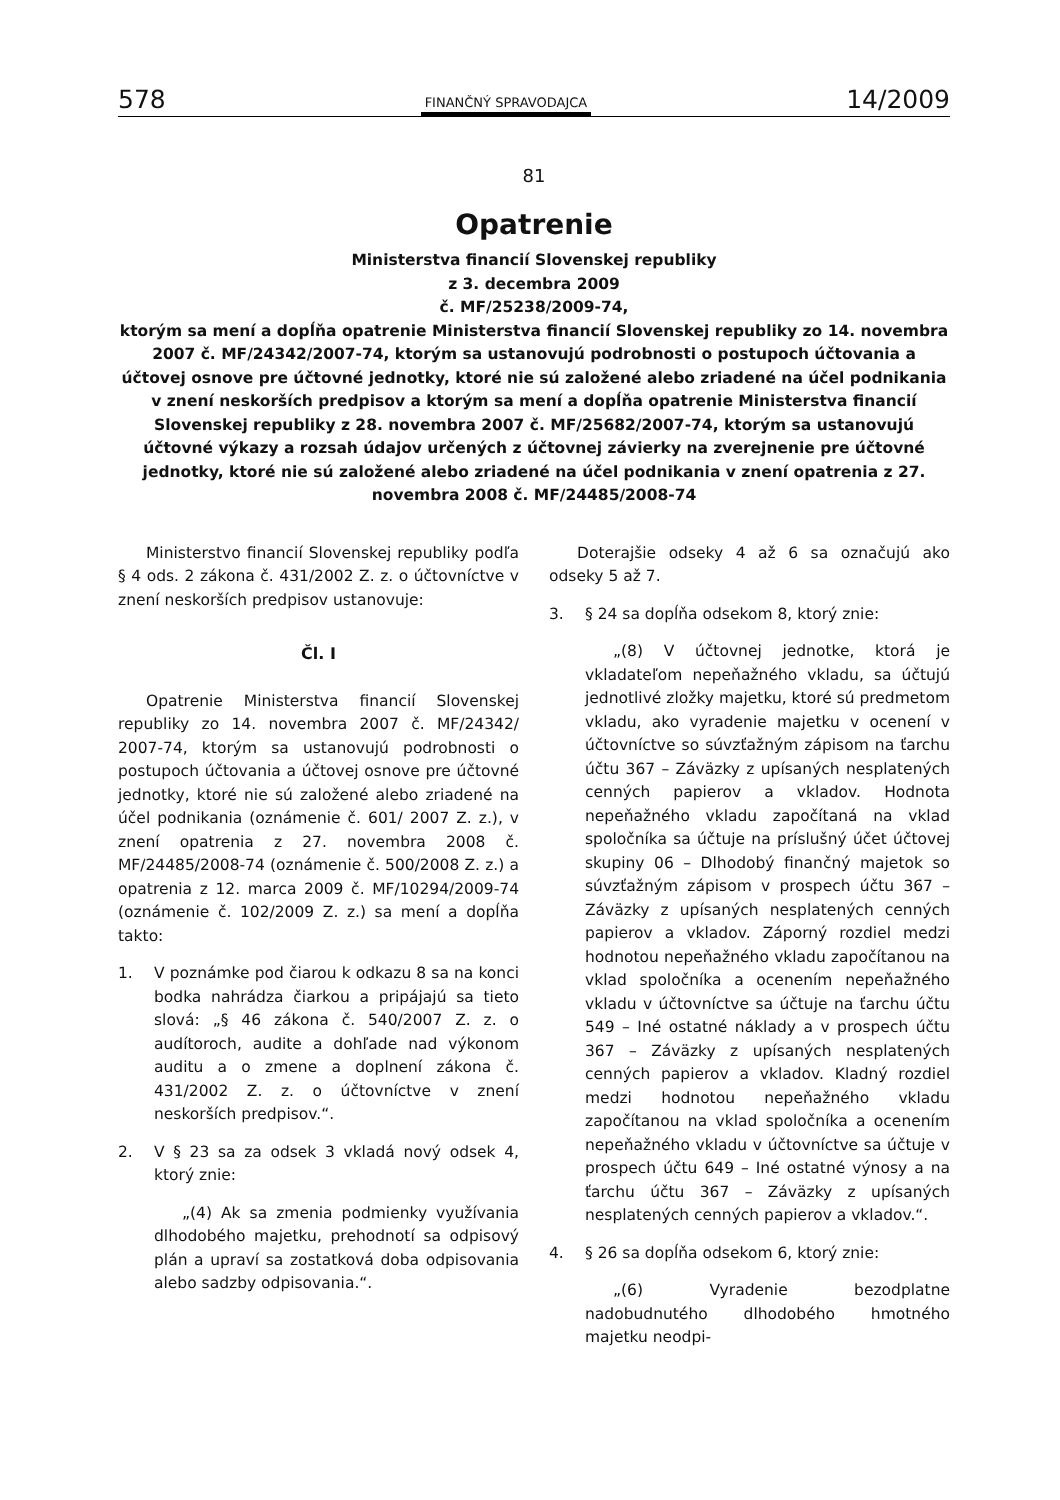578 FINANČNÝ SPRAVODAJCA 14/2009
81
Opatrenie
Ministerstva financií Slovenskej republiky
z 3. decembra 2009
č. MF/25238/2009-74,
ktorým sa mení a dopĺňa opatrenie Ministerstva financií Slovenskej republiky zo 14. novembra 2007 č. MF/24342/2007-74, ktorým sa ustanovujú podrobnosti o postupoch účtovania a účtovej osnove pre účtovné jednotky, ktoré nie sú založené alebo zriadené na účel podnikania v znení neskorších predpisov a ktorým sa mení a dopĺňa opatrenie Ministerstva financií Slovenskej republiky z 28. novembra 2007 č. MF/25682/2007-74, ktorým sa ustanovujú účtovné výkazy a rozsah údajov určených z účtovnej závierky na zverejnenie pre účtovné jednotky, ktoré nie sú založené alebo zriadené na účel podnikania v znení opatrenia z 27. novembra 2008 č. MF/24485/2008-74
Ministerstvo financií Slovenskej republiky podľa § 4 ods. 2 zákona č. 431/2002 Z. z. o účtovníctve v znení neskorších predpisov ustanovuje:
Čl. I
Opatrenie Ministerstva financií Slovenskej republiky zo 14. novembra 2007 č. MF/24342/ 2007-74, ktorým sa ustanovujú podrobnosti o postupoch účtovania a účtovej osnove pre účtovné jednotky, ktoré nie sú založené alebo zriadené na účel podnikania (oznámenie č. 601/ 2007 Z. z.), v znení opatrenia z 27. novembra 2008 č. MF/24485/2008-74 (oznámenie č. 500/2008 Z. z.) a opatrenia z 12. marca 2009 č. MF/10294/2009-74 (oznámenie č. 102/2009 Z. z.) sa mení a dopĺňa takto:
1. V poznámke pod čiarou k odkazu 8 sa na konci bodka nahrádza čiarkou a pripájajú sa tieto slová: „§ 46 zákona č. 540/2007 Z. z. o audítoroch, audite a dohľade nad výkonom auditu a o zmene a doplnení zákona č. 431/2002 Z. z. o účtovníctve v znení neskorších predpisov.“.
2. V § 23 sa za odsek 3 vkladá nový odsek 4, ktorý znie:
„(4) Ak sa zmenia podmienky využívania dlhodobého majetku, prehodnotí sa odpisový plán a upraví sa zostatková doba odpisovania alebo sadzby odpisovania.“.
Doterajšie odseky 4 až 6 sa označujú ako odseky 5 až 7.
3. § 24 sa dopĺňa odsekom 8, ktorý znie:
„(8) V účtovnej jednotke, ktorá je vkladateľom nepeňažného vkladu, sa účtujú jednotlivé zložky majetku, ktoré sú predmetom vkladu, ako vyradenie majetku v ocenení v účtovníctve so súvzťažným zápisom na ťarchu účtu 367 – Záväzky z upísaných nesplatených cenných papierov a vkladov. Hodnota nepeňažného vkladu započítaná na vklad spoločníka sa účtuje na príslušný účet účtovej skupiny 06 – Dlhodobý finančný majetok so súvzťažným zápisom v prospech účtu 367 – Záväzky z upísaných nesplatených cenných papierov a vkladov. Záporný rozdiel medzi hodnotou nepeňažného vkladu započítanou na vklad spoločníka a ocenením nepeňažného vkladu v účtovníctve sa účtuje na ťarchu účtu 549 – Iné ostatné náklady a v prospech účtu 367 – Záväzky z upísaných nesplatených cenných papierov a vkladov. Kladný rozdiel medzi hodnotou nepeňažného vkladu započítanou na vklad spoločníka a ocenením nepeňažného vkladu v účtovníctve sa účtuje v prospech účtu 649 – Iné ostatné výnosy a na ťarchu účtu 367 – Záväzky z upísaných nesplatených cenných papierov a vkladov.“.
4. § 26 sa dopĺňa odsekom 6, ktorý znie:
„(6) Vyradenie bezodplatne nadobudnutého dlhodobého hmotného majetku neodpi-